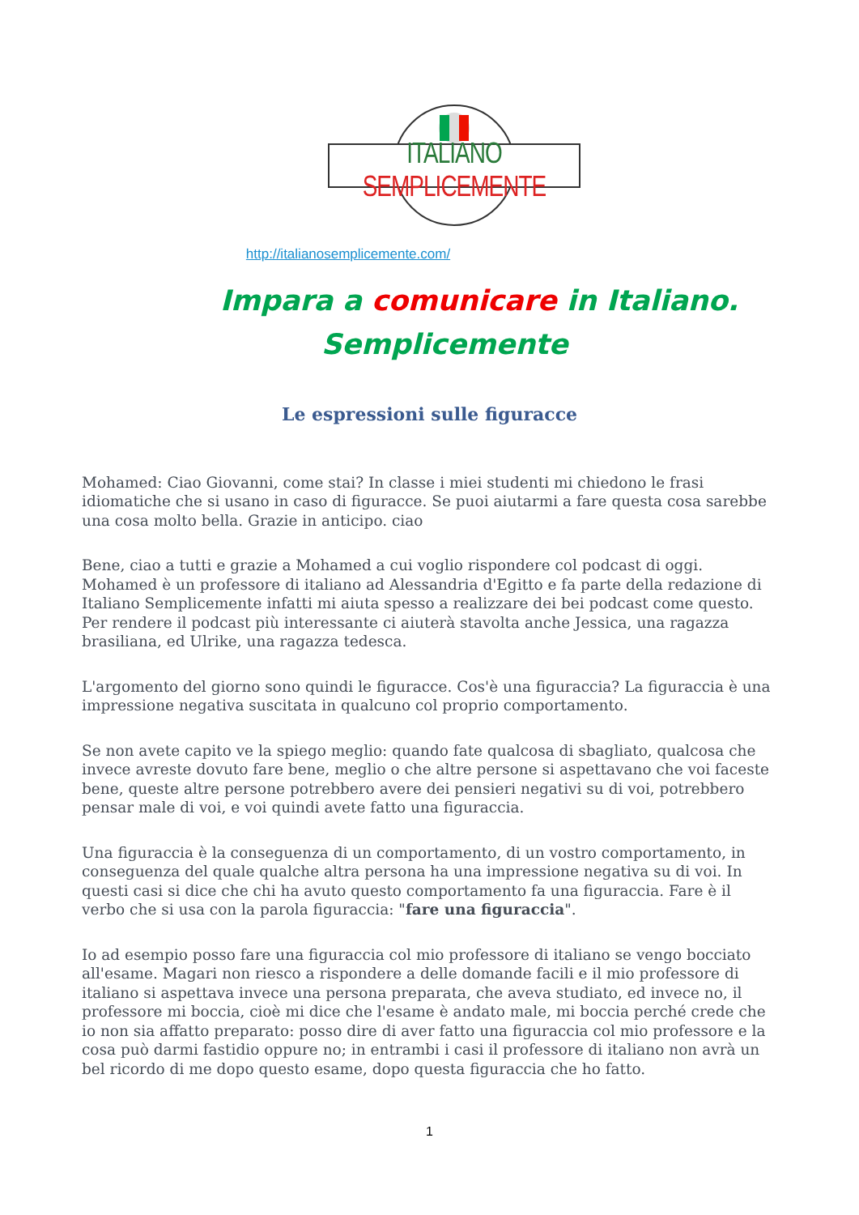ITALIANO SEMPLICEMENTE
http://italianosemplicemente.com/
Impara a comunicare in Italiano.
Semplicemente
Le espressioni sulle figuracce
Mohamed: Ciao Giovanni, come stai? In classe i miei studenti mi chiedono le frasi idiomatiche che si usano in caso di figuracce. Se puoi aiutarmi a fare questa cosa sarebbe una cosa molto bella. Grazie in anticipo. ciao
Bene, ciao a tutti e grazie a Mohamed a cui voglio rispondere col podcast di oggi. Mohamed è un professore di italiano ad Alessandria d'Egitto e fa parte della redazione di Italiano Semplicemente infatti mi aiuta spesso a realizzare dei bei podcast come questo. Per rendere il podcast più interessante ci aiuterà stavolta anche Jessica, una ragazza brasiliana, ed Ulrike, una ragazza tedesca.
L'argomento del giorno sono quindi le figuracce. Cos'è una figuraccia? La figuraccia è una impressione negativa suscitata in qualcuno col proprio comportamento.
Se non avete capito ve la spiego meglio: quando fate qualcosa di sbagliato, qualcosa che invece avreste dovuto fare bene, meglio o che altre persone si aspettavano che voi faceste bene, queste altre persone potrebbero avere dei pensieri negativi su di voi, potrebbero pensar male di voi, e voi quindi avete fatto una figuraccia.
Una figuraccia è la conseguenza di un comportamento, di un vostro comportamento, in conseguenza del quale qualche altra persona ha una impressione negativa su di voi. In questi casi si dice che chi ha avuto questo comportamento fa una figuraccia. Fare è il verbo che si usa con la parola figuraccia: "fare una figuraccia".
Io ad esempio posso fare una figuraccia col mio professore di italiano se vengo bocciato all'esame. Magari non riesco a rispondere a delle domande facili e il mio professore di italiano si aspettava invece una persona preparata, che aveva studiato, ed invece no, il professore mi boccia, cioè mi dice che l'esame è andato male, mi boccia perché crede che io non sia affatto preparato: posso dire di aver fatto una figuraccia col mio professore e la cosa può darmi fastidio oppure no; in entrambi i casi il professore di italiano non avrà un bel ricordo di me dopo questo esame, dopo questa figuraccia che ho fatto.
1